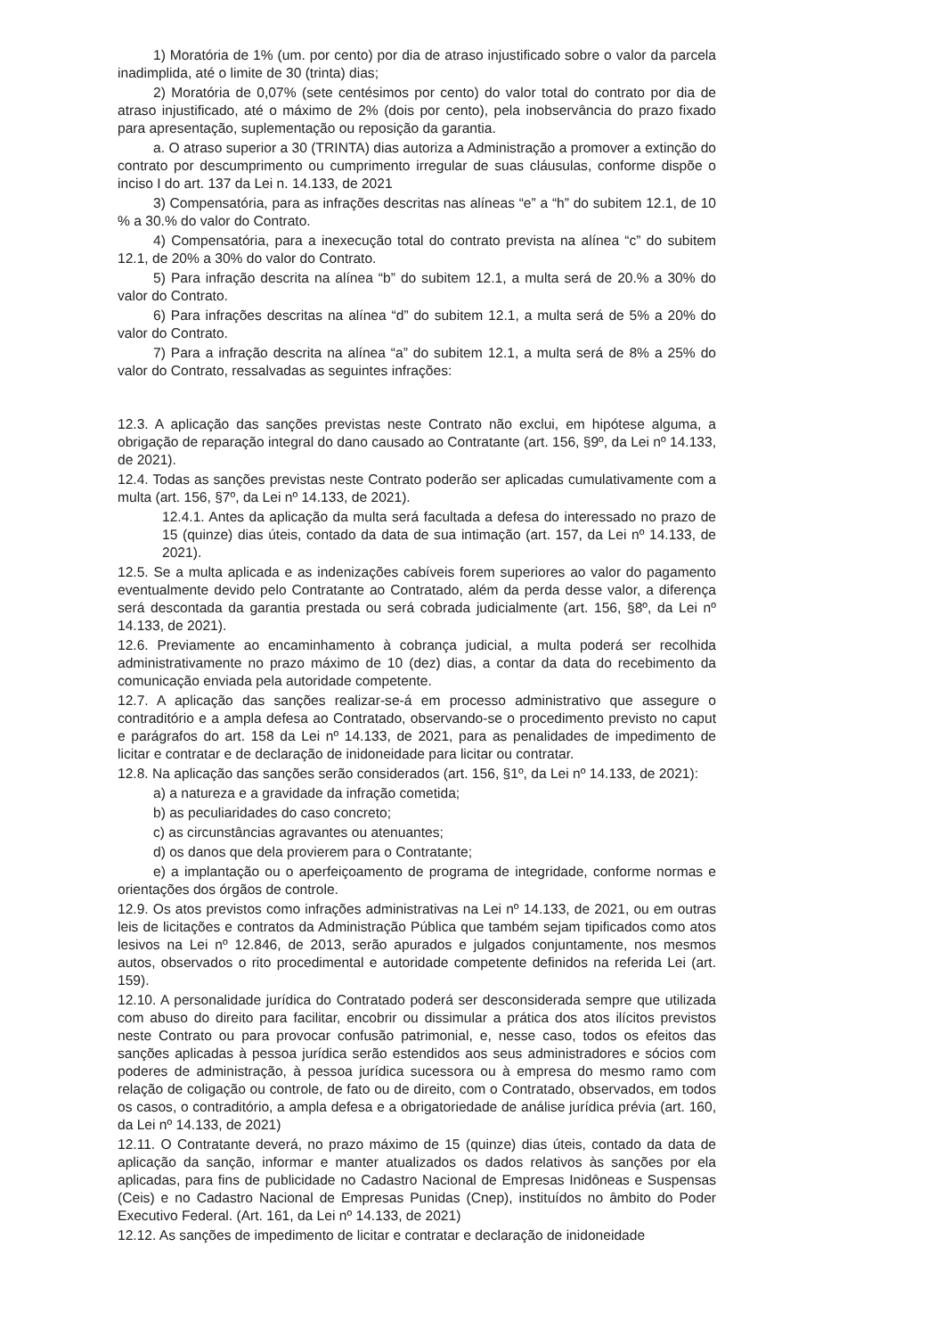1) Moratória de 1% (um. por cento) por dia de atraso injustificado sobre o valor da parcela inadimplida, até o limite de 30 (trinta) dias;
2) Moratória de 0,07% (sete centésimos por cento) do valor total do contrato por dia de atraso injustificado, até o máximo de 2% (dois por cento), pela inobservância do prazo fixado para apresentação, suplementação ou reposição da garantia.
a. O atraso superior a 30 (TRINTA) dias autoriza a Administração a promover a extinção do contrato por descumprimento ou cumprimento irregular de suas cláusulas, conforme dispõe o inciso I do art. 137 da Lei n. 14.133, de 2021
3) Compensatória, para as infrações descritas nas alíneas “e” a “h” do subitem 12.1, de 10 % a 30.% do valor do Contrato.
4) Compensatória, para a inexecução total do contrato prevista na alínea “c” do subitem 12.1, de 20% a 30% do valor do Contrato.
5) Para infração descrita na alínea “b” do subitem 12.1, a multa será de 20.% a 30% do valor do Contrato.
6) Para infrações descritas na alínea “d” do subitem 12.1, a multa será de 5% a 20% do valor do Contrato.
7) Para a infração descrita na alínea “a” do subitem 12.1, a multa será de 8% a 25% do valor do Contrato, ressalvadas as seguintes infrações:
12.3. A aplicação das sanções previstas neste Contrato não exclui, em hipótese alguma, a obrigação de reparação integral do dano causado ao Contratante (art. 156, §9º, da Lei nº 14.133, de 2021).
12.4. Todas as sanções previstas neste Contrato poderão ser aplicadas cumulativamente com a multa (art. 156, §7º, da Lei nº 14.133, de 2021).
12.4.1. Antes da aplicação da multa será facultada a defesa do interessado no prazo de 15 (quinze) dias úteis, contado da data de sua intimação (art. 157, da Lei nº 14.133, de 2021).
12.5. Se a multa aplicada e as indenizações cabíveis forem superiores ao valor do pagamento eventualmente devido pelo Contratante ao Contratado, além da perda desse valor, a diferença será descontada da garantia prestada ou será cobrada judicialmente (art. 156, §8º, da Lei nº 14.133, de 2021).
12.6. Previamente ao encaminhamento à cobrança judicial, a multa poderá ser recolhida administrativamente no prazo máximo de 10 (dez) dias, a contar da data do recebimento da comunicação enviada pela autoridade competente.
12.7. A aplicação das sanções realizar-se-á em processo administrativo que assegure o contraditório e a ampla defesa ao Contratado, observando-se o procedimento previsto no caput e parágrafos do art. 158 da Lei nº 14.133, de 2021, para as penalidades de impedimento de licitar e contratar e de declaração de inidoneidade para licitar ou contratar.
12.8. Na aplicação das sanções serão considerados (art. 156, §1º, da Lei nº 14.133, de 2021):
a) a natureza e a gravidade da infração cometida;
b) as peculiaridades do caso concreto;
c) as circunstâncias agravantes ou atenuantes;
d) os danos que dela provierem para o Contratante;
e) a implantação ou o aperfeiçoamento de programa de integridade, conforme normas e orientações dos órgãos de controle.
12.9. Os atos previstos como infrações administrativas na Lei nº 14.133, de 2021, ou em outras leis de licitações e contratos da Administração Pública que também sejam tipificados como atos lesivos na Lei nº 12.846, de 2013, serão apurados e julgados conjuntamente, nos mesmos autos, observados o rito procedimental e autoridade competente definidos na referida Lei (art. 159).
12.10. A personalidade jurídica do Contratado poderá ser desconsiderada sempre que utilizada com abuso do direito para facilitar, encobrir ou dissimular a prática dos atos ilícitos previstos neste Contrato ou para provocar confusão patrimonial, e, nesse caso, todos os efeitos das sanções aplicadas à pessoa jurídica serão estendidos aos seus administradores e sócios com poderes de administração, à pessoa jurídica sucessora ou à empresa do mesmo ramo com relação de coligação ou controle, de fato ou de direito, com o Contratado, observados, em todos os casos, o contraditório, a ampla defesa e a obrigatoriedade de análise jurídica prévia (art. 160, da Lei nº 14.133, de 2021)
12.11. O Contratante deverá, no prazo máximo de 15 (quinze) dias úteis, contado da data de aplicação da sanção, informar e manter atualizados os dados relativos às sanções por ela aplicadas, para fins de publicidade no Cadastro Nacional de Empresas Inidôneas e Suspensas (Ceis) e no Cadastro Nacional de Empresas Punidas (Cnep), instituídos no âmbito do Poder Executivo Federal. (Art. 161, da Lei nº 14.133, de 2021)
12.12. As sanções de impedimento de licitar e contratar e declaração de inidoneidade